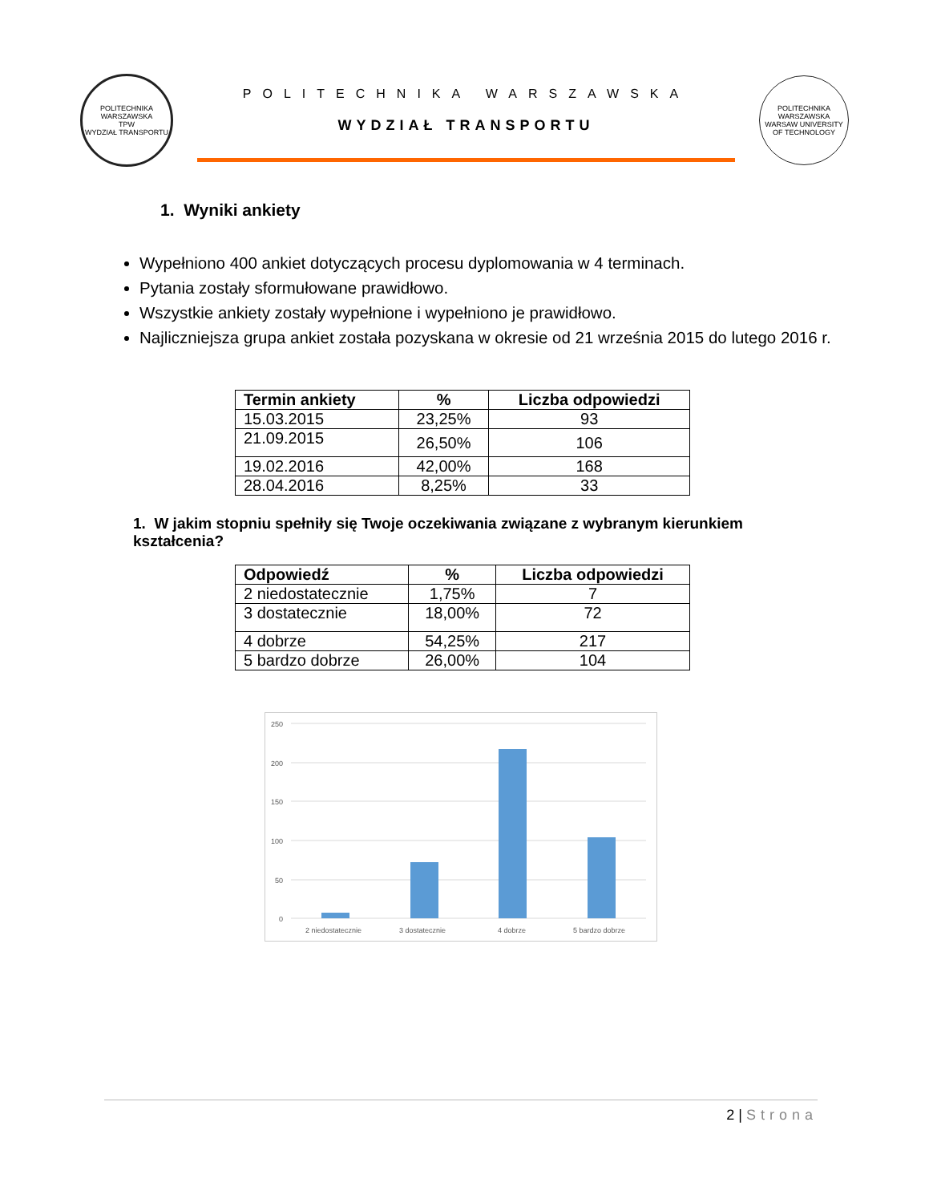POLITECHNIKA WARSZAWSKA
TPW
WYDZIAŁ TRANSPORTU
POLITECHNIKA WARSZAWSKA
WYDZIAŁ TRANSPORTU
POLITECHNIKA WARSZAWSKA
WARSAW UNIVERSITY OF TECHNOLOGY
1. Wyniki ankiety
Wypełniono 400 ankiet dotyczących procesu dyplomowania w 4 terminach.
Pytania zostały sformułowane prawidłowo.
Wszystkie ankiety zostały wypełnione i wypełniono je prawidłowo.
Najliczniejsza grupa ankiet została pozyskana w okresie od 21 września 2015 do lutego 2016 r.
| Termin ankiety | % | Liczba odpowiedzi |
| --- | --- | --- |
| 15.03.2015 | 23,25% | 93 |
| 21.09.2015 | 26,50% | 106 |
| 19.02.2016 | 42,00% | 168 |
| 28.04.2016 | 8,25% | 33 |
1. W jakim stopniu spełniły się Twoje oczekiwania związane z wybranym kierunkiem kształcenia?
| Odpowiedź | % | Liczba odpowiedzi |
| --- | --- | --- |
| 2 niedostatecznie | 1,75% | 7 |
| 3 dostatecznie | 18,00% | 72 |
| 4 dobrze | 54,25% | 217 |
| 5 bardzo dobrze | 26,00% | 104 |
250
200
150
100
50
0
2 niedostatecznie
3 dostatecznie
4 dobrze
5 bardzo dobrze
2 | Strona